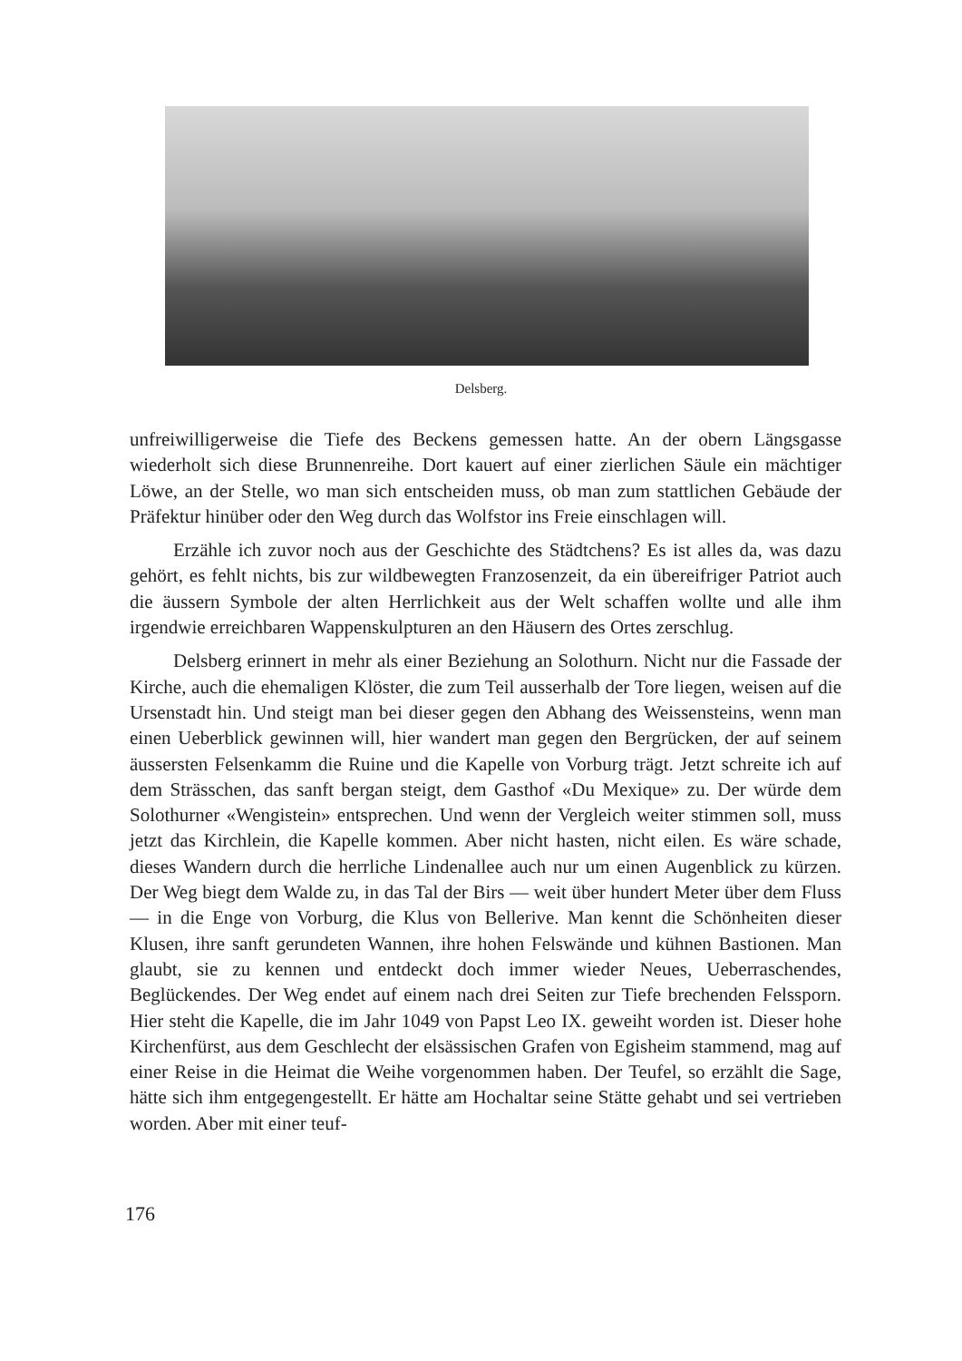Delsberg.
unfreiwilligerweise die Tiefe des Beckens gemessen hatte. An der obern Längsgasse wiederholt sich diese Brunnenreihe. Dort kauert auf einer zierlichen Säule ein mächtiger Löwe, an der Stelle, wo man sich entscheiden muss, ob man zum stattlichen Gebäude der Präfektur hinüber oder den Weg durch das Wolfstor ins Freie einschlagen will.
Erzähle ich zuvor noch aus der Geschichte des Städtchens? Es ist alles da, was dazu gehört, es fehlt nichts, bis zur wildbewegten Franzosenzeit, da ein übereifriger Patriot auch die äussern Symbole der alten Herrlichkeit aus der Welt schaffen wollte und alle ihm irgendwie erreichbaren Wappenskulpturen an den Häusern des Ortes zerschlug.
Delsberg erinnert in mehr als einer Beziehung an Solothurn. Nicht nur die Fassade der Kirche, auch die ehemaligen Klöster, die zum Teil ausserhalb der Tore liegen, weisen auf die Ursenstadt hin. Und steigt man bei dieser gegen den Abhang des Weissensteins, wenn man einen Ueberblick gewinnen will, hier wandert man gegen den Bergrücken, der auf seinem äussersten Felsenkamm die Ruine und die Kapelle von Vorburg trägt. Jetzt schreite ich auf dem Strässchen, das sanft bergan steigt, dem Gasthof «Du Mexique» zu. Der würde dem Solothurner «Wengistein» entsprechen. Und wenn der Vergleich weiter stimmen soll, muss jetzt das Kirchlein, die Kapelle kommen. Aber nicht hasten, nicht eilen. Es wäre schade, dieses Wandern durch die herrliche Lindenallee auch nur um einen Augenblick zu kürzen. Der Weg biegt dem Walde zu, in das Tal der Birs — weit über hundert Meter über dem Fluss — in die Enge von Vorburg, die Klus von Bellerive. Man kennt die Schönheiten dieser Klusen, ihre sanft gerundeten Wannen, ihre hohen Felswände und kühnen Bastionen. Man glaubt, sie zu kennen und entdeckt doch immer wieder Neues, Ueberraschendes, Beglückendes. Der Weg endet auf einem nach drei Seiten zur Tiefe brechenden Felssporn. Hier steht die Kapelle, die im Jahr 1049 von Papst Leo IX. geweiht worden ist. Dieser hohe Kirchenfürst, aus dem Geschlecht der elsässischen Grafen von Egisheim stammend, mag auf einer Reise in die Heimat die Weihe vorgenommen haben. Der Teufel, so erzählt die Sage, hätte sich ihm entgegengestellt. Er hätte am Hochaltar seine Stätte gehabt und sei vertrieben worden. Aber mit einer teuf-
176